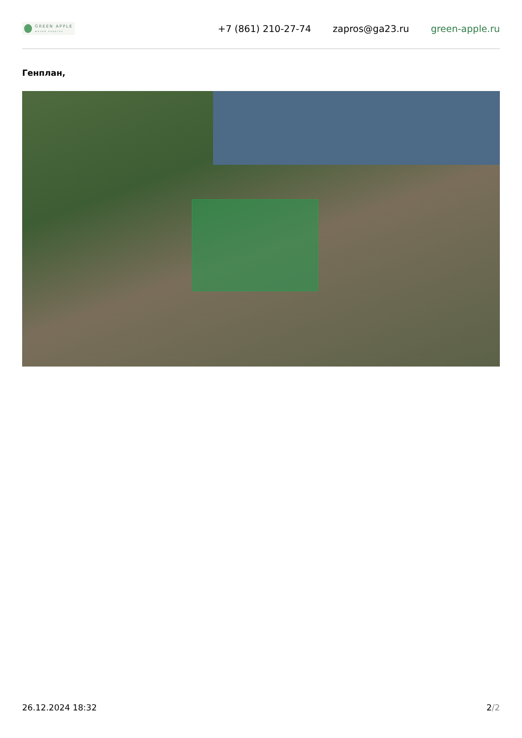GREEN APPLE
жилой квартал
+7 (861) 210-27-74 zapros@ga23.ru green-apple.ru
Генплан,
26.12.2024 18:32 2/2